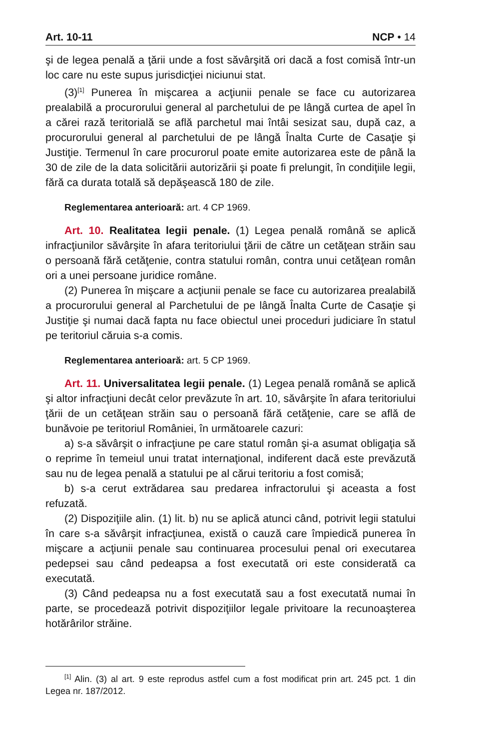Art. 10-11 NCP • 14
şi de legea penală a ţării unde a fost săvârşită ori dacă a fost comisă într-un loc care nu este supus jurisdicţiei niciunui stat.
(3)<sup>[1]</sup> Punerea în mişcarea a acţiunii penale se face cu autorizarea prealabilă a procurorului general al parchetului de pe lângă curtea de apel în a cărei rază teritorială se află parchetul mai întâi sesizat sau, după caz, a procurorului general al parchetului de pe lângă Înalta Curte de Casaţie şi Justiţie. Termenul în care procurorul poate emite autorizarea este de până la 30 de zile de la data solicitării autorizării şi poate fi prelungit, în condiţiile legii, fără ca durata totală să depăşească 180 de zile.
Reglementarea anterioară: art. 4 CP 1969.
Art. 10. Realitatea legii penale. (1) Legea penală română se aplică infracţiunilor săvârşite în afara teritoriului ţării de către un cetăţean străin sau o persoană fără cetăţenie, contra statului român, contra unui cetăţean român ori a unei persoane juridice române.
(2) Punerea în mişcare a acţiunii penale se face cu autorizarea prealabilă a procurorului general al Parchetului de pe lângă Înalta Curte de Casaţie şi Justiţie şi numai dacă fapta nu face obiectul unei proceduri judiciare în statul pe teritoriul căruia s-a comis.
Reglementarea anterioară: art. 5 CP 1969.
Art. 11. Universalitatea legii penale. (1) Legea penală română se aplică şi altor infracţiuni decât celor prevăzute în art. 10, săvârşite în afara teritoriului ţării de un cetăţean străin sau o persoană fără cetăţenie, care se află de bunăvoie pe teritoriul României, în următoarele cazuri:
a) s-a săvârşit o infracţiune pe care statul român şi-a asumat obligaţia să o reprime în temeiul unui tratat internaţional, indiferent dacă este prevăzută sau nu de legea penală a statului pe al cărui teritoriu a fost comisă;
b) s-a cerut extrădarea sau predarea infractorului şi aceasta a fost refuzată.
(2) Dispoziţiile alin. (1) lit. b) nu se aplică atunci când, potrivit legii statului în care s-a săvârşit infracţiunea, există o cauză care împiedică punerea în mişcare a acţiunii penale sau continuarea procesului penal ori executarea pedepsei sau când pedeapsa a fost executată ori este considerată ca executată.
(3) Când pedeapsa nu a fost executată sau a fost executată numai în parte, se procedează potrivit dispoziţiilor legale privitoare la recunoaşterea hotărârilor străine.
<sup>[1]</sup> Alin. (3) al art. 9 este reprodus astfel cum a fost modificat prin art. 245 pct. 1 din Legea nr. 187/2012.